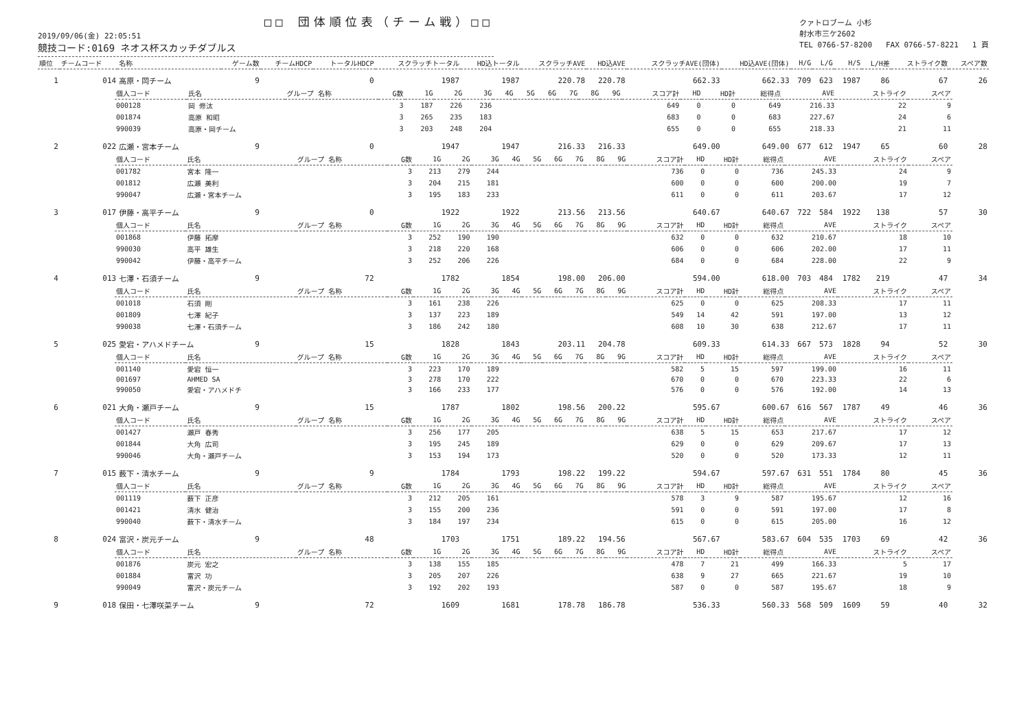□□ 団体順位表（チーム戦）□□
2019/09/06(金) 22:05:51
競技コード:0169 ネオス杯スカッチダブルス
クァトロブーム 小杉
射水市三ケ2602
TEL 0766-57-8200 FAX 0766-57-8221 1 頁
| 順位 | チームコード | 名称 | ゲーム数 | チームHDCP | トータルHDCP | スクラッチトータル | HD込トータル | スクラッチAVE | HD込AVE | スクラッチAVE(団体) | HD込AVE(団体) | H/G | L/G | H/S | L/H差 | ストライク数 | スペア数 |
| --- | --- | --- | --- | --- | --- | --- | --- | --- | --- | --- | --- | --- | --- | --- | --- | --- | --- |
| 1 | 014 | 高原・岡チーム | 9 | | 0 | 1987 | 1987 | 220.78 | 220.78 | 662.33 | 662.33 | 709 | 623 | 1987 | 86 | 67 | 26 |
| / 個人コード / 氏名 / グループ 名称 / G数 / 1G / 2G / 3G / 4G / 5G / 6G / 7G / 8G / 9G / スコア計 / HD / HD計 / 総得点 / AVE / ストライク / スペア / / --- / --- / --- / --- / --- / --- / --- / --- / --- / --- / --- / --- / --- / --- / --- / --- / --- / --- / --- / --- / / 000128 / 岡 修汰 / / 3 / 187 / 226 / 236 / / / / / / / 649 / 0 / 0 / 649 / 216.33 / 22 / 9 / / 001874 / 高原 和昭 / / 3 / 265 / 235 / 183 / / / / / / / 683 / 0 / 0 / 683 / 227.67 / 24 / 6 / / 990039 / 高原・岡チーム / / 3 / 203 / 248 / 204 / / / / / / / 655 / 0 / 0 / 655 / 218.33 / 21 / 11 / | | | | | | | | | | | | | | | | | |
| 2 | 022 | 広瀬・宮本チーム | 9 | | 0 | 1947 | 1947 | 216.33 | 216.33 | 649.00 | 649.00 | 677 | 612 | 1947 | 65 | 60 | 28 |
| / 個人コード / 氏名 / グループ 名称 / G数 / 1G / 2G / 3G / 4G / 5G / 6G / 7G / 8G / 9G / スコア計 / HD / HD計 / 総得点 / AVE / ストライク / スペア / / --- / --- / --- / --- / --- / --- / --- / --- / --- / --- / --- / --- / --- / --- / --- / --- / --- / --- / --- / --- / / 001782 / 宮本 隆一 / / 3 / 213 / 279 / 244 / / / / / / / 736 / 0 / 0 / 736 / 245.33 / 24 / 9 / / 001812 / 広瀬 美利 / / 3 / 204 / 215 / 181 / / / / / / / 600 / 0 / 0 / 600 / 200.00 / 19 / 7 / / 990047 / 広瀬・宮本チーム / / 3 / 195 / 183 / 233 / / / / / / / 611 / 0 / 0 / 611 / 203.67 / 17 / 12 / | | | | | | | | | | | | | | | | | |
| 3 | 017 | 伊藤・高平チーム | 9 | | 0 | 1922 | 1922 | 213.56 | 213.56 | 640.67 | 640.67 | 722 | 584 | 1922 | 138 | 57 | 30 |
| / 個人コード / 氏名 / グループ 名称 / G数 / 1G / 2G / 3G / 4G / 5G / 6G / 7G / 8G / 9G / スコア計 / HD / HD計 / 総得点 / AVE / ストライク / スペア / / --- / --- / --- / --- / --- / --- / --- / --- / --- / --- / --- / --- / --- / --- / --- / --- / --- / --- / --- / --- / / 001868 / 伊藤 拓摩 / / 3 / 252 / 190 / 190 / / / / / / / 632 / 0 / 0 / 632 / 210.67 / 18 / 10 / / 990030 / 高平 雄生 / / 3 / 218 / 220 / 168 / / / / / / / 606 / 0 / 0 / 606 / 202.00 / 17 / 11 / / 990042 / 伊藤・高平チーム / / 3 / 252 / 206 / 226 / / / / / / / 684 / 0 / 0 / 684 / 228.00 / 22 / 9 / | | | | | | | | | | | | | | | | | |
| 4 | 013 | 七澤・石須チーム | 9 | | 72 | 1782 | 1854 | 198.00 | 206.00 | 594.00 | 618.00 | 703 | 484 | 1782 | 219 | 47 | 34 |
| / 個人コード / 氏名 / グループ 名称 / G数 / 1G / 2G / 3G / 4G / 5G / 6G / 7G / 8G / 9G / スコア計 / HD / HD計 / 総得点 / AVE / ストライク / スペア / / --- / --- / --- / --- / --- / --- / --- / --- / --- / --- / --- / --- / --- / --- / --- / --- / --- / --- / --- / --- / / 001018 / 石須 剛 / / 3 / 161 / 238 / 226 / / / / / / / 625 / 0 / 0 / 625 / 208.33 / 17 / 11 / / 001809 / 七澤 紀子 / / 3 / 137 / 223 / 189 / / / / / / / 549 / 14 / 42 / 591 / 197.00 / 13 / 12 / / 990038 / 七澤・石須チーム / / 3 / 186 / 242 / 180 / / / / / / / 608 / 10 / 30 / 638 / 212.67 / 17 / 11 / | | | | | | | | | | | | | | | | | |
| 5 | 025 | 愛宕・アハメドチーム | 9 | | 15 | 1828 | 1843 | 203.11 | 204.78 | 609.33 | 614.33 | 667 | 573 | 1828 | 94 | 52 | 30 |
| / 個人コード / 氏名 / グループ 名称 / G数 / 1G / 2G / 3G / 4G / 5G / 6G / 7G / 8G / 9G / スコア計 / HD / HD計 / 総得点 / AVE / ストライク / スペア / / --- / --- / --- / --- / --- / --- / --- / --- / --- / --- / --- / --- / --- / --- / --- / --- / --- / --- / --- / --- / / 001140 / 愛宕 恒一 / / 3 / 223 / 170 / 189 / / / / / / / 582 / 5 / 15 / 597 / 199.00 / 16 / 11 / / 001697 / AHMED SA / / 3 / 278 / 170 / 222 / / / / / / / 670 / 0 / 0 / 670 / 223.33 / 22 / 6 / / 990050 / 愛宕・アハメドチ / / 3 / 166 / 233 / 177 / / / / / / / 576 / 0 / 0 / 576 / 192.00 / 14 / 13 / | | | | | | | | | | | | | | | | | |
| 6 | 021 | 大角・瀬戸チーム | 9 | | 15 | 1787 | 1802 | 198.56 | 200.22 | 595.67 | 600.67 | 616 | 567 | 1787 | 49 | 46 | 36 |
| / 個人コード / 氏名 / グループ 名称 / G数 / 1G / 2G / 3G / 4G / 5G / 6G / 7G / 8G / 9G / スコア計 / HD / HD計 / 総得点 / AVE / ストライク / スペア / / --- / --- / --- / --- / --- / --- / --- / --- / --- / --- / --- / --- / --- / --- / --- / --- / --- / --- / --- / --- / / 001427 / 瀬戸 春秀 / / 3 / 256 / 177 / 205 / / / / / / / 638 / 5 / 15 / 653 / 217.67 / 17 / 12 / / 001844 / 大角 広司 / / 3 / 195 / 245 / 189 / / / / / / / 629 / 0 / 0 / 629 / 209.67 / 17 / 13 / / 990046 / 大角・瀬戸チーム / / 3 / 153 / 194 / 173 / / / / / / / 520 / 0 / 0 / 520 / 173.33 / 12 / 11 / | | | | | | | | | | | | | | | | | |
| 7 | 015 | 薮下・清水チーム | 9 | | 9 | 1784 | 1793 | 198.22 | 199.22 | 594.67 | 597.67 | 631 | 551 | 1784 | 80 | 45 | 36 |
| / 個人コード / 氏名 / グループ 名称 / G数 / 1G / 2G / 3G / 4G / 5G / 6G / 7G / 8G / 9G / スコア計 / HD / HD計 / 総得点 / AVE / ストライク / スペア / / --- / --- / --- / --- / --- / --- / --- / --- / --- / --- / --- / --- / --- / --- / --- / --- / --- / --- / --- / --- / / 001119 / 薮下 正彦 / / 3 / 212 / 205 / 161 / / / / / / / 578 / 3 / 9 / 587 / 195.67 / 12 / 16 / / 001421 / 清水 健治 / / 3 / 155 / 200 / 236 / / / / / / / 591 / 0 / 0 / 591 / 197.00 / 17 / 8 / / 990040 / 薮下・清水チーム / / 3 / 184 / 197 / 234 / / / / / / / 615 / 0 / 0 / 615 / 205.00 / 16 / 12 / | | | | | | | | | | | | | | | | | |
| 8 | 024 | 富沢・炭元チーム | 9 | | 48 | 1703 | 1751 | 189.22 | 194.56 | 567.67 | 583.67 | 604 | 535 | 1703 | 69 | 42 | 36 |
| / 個人コード / 氏名 / グループ 名称 / G数 / 1G / 2G / 3G / 4G / 5G / 6G / 7G / 8G / 9G / スコア計 / HD / HD計 / 総得点 / AVE / ストライク / スペア / / --- / --- / --- / --- / --- / --- / --- / --- / --- / --- / --- / --- / --- / --- / --- / --- / --- / --- / --- / --- / / 001876 / 炭元 宏之 / / 3 / 138 / 155 / 185 / / / / / / / 478 / 7 / 21 / 499 / 166.33 / 5 / 17 / / 001884 / 富沢 功 / / 3 / 205 / 207 / 226 / / / / / / / 638 / 9 / 27 / 665 / 221.67 / 19 / 10 / / 990049 / 富沢・炭元チーム / / 3 / 192 / 202 / 193 / / / / / / / 587 / 0 / 0 / 587 / 195.67 / 18 / 9 / | | | | | | | | | | | | | | | | | |
| 9 | 018 | 保田・七澤咲菜チーム | 9 | | 72 | 1609 | 1681 | 178.78 | 186.78 | 536.33 | 560.33 | 568 | 509 | 1609 | 59 | 40 | 32 |